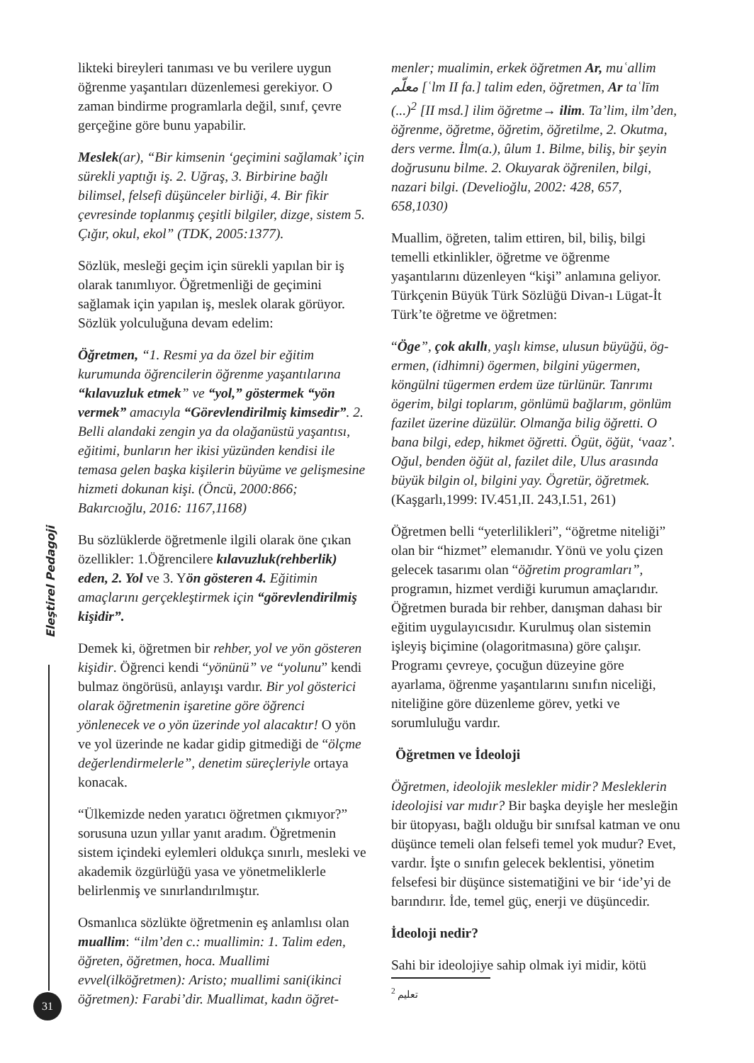likteki bireyleri tanıması ve bu verilere uygun öğrenme yaşantıları düzenlemesi gerekiyor. O zaman bindirme programlarla değil, sınıf, çevre gerçeğine göre bunu yapabilir.
Meslek(ar), “Bir kimsenin ‘geçimini sağlamak’ için sürekli yaptığı iş. 2. Uğraş, 3. Birbirine bağlı bilimsel, felsefi düşünceler birliği, 4. Bir fikir çevresinde toplanmış çeşitli bilgiler, dizge, sistem 5. Çığır, okul, ekol” (TDK, 2005:1377).
Sözlük, mesleği geçim için sürekli yapılan bir iş olarak tanımlıyor. Öğretmenliği de geçimini sağlamak için yapılan iş, meslek olarak görüyor. Sözlük yolculuğuna devam edelim:
Öğretmen, “1. Resmi ya da özel bir eğitim kurumunda öğrencilerin öğrenme yaşantılarına “kılavuzluk etmek” ve “yol,” göstermek “yön vermek” amacıyla “Görevlendirilmiş kimsedir”. 2. Belli alandaki zengin ya da olağanüstü yaşantısı, eğitimi, bunların her ikisi yüzünden kendisi ile temasa gelen başka kişilerin büyüme ve gelişmesine hizmeti dokunan kişi. (Öncü, 2000:866; Bakırcıoğlu, 2016: 1167,1168)
Bu sözlüklerde öğretmenle ilgili olarak öne çıkan özellikler: 1.Öğrencilere kılavuzluk(rehberlik) eden, 2. Yol ve 3. Yön gösteren 4. Eğitimin amaçlarını gerçekleştirmek için “görevlendirilmiş kişidir”.
Demek ki, öğretmen bir rehber, yol ve yön gösteren kişidir. Öğrenci kendi “yönünü” ve “yolunu” kendi bulmaz öngörüsü, anlayışı vardır. Bir yol gösterici olarak öğretmenin işaretine göre öğrenci yönlenecek ve o yön üzerinde yol alacaktır! O yön ve yol üzerinde ne kadar gidip gitmediği de “ölçme değerlendirmelerle”, denetim süreçleriyle ortaya konacak.
“Ülkemizde neden yaratıcı öğretmen çıkmıyor?” sorusuna uzun yıllar yanıt aradım. Öğretmenin sistem içindeki eylemleri oldukça sınırlı, mesleki ve akademik özgürlüğü yasa ve yönetmeliklerle belirlenmiş ve sınırlandırılmıştır.
Osmanlıca sözlükte öğretmenin eş anlamlısı olan muallim: “ilm’den c.: muallimin: 1. Talim eden, öğreten, öğretmen, hoca. Muallimi evvel(ilköğretmen): Aristo; muallimi sani(ikinci öğretmen): Farabi’dir. Muallimat, kadın öğret-
menler; mualimin, erkek öğretmen Ar, muʿallim معلّم [ʿlm II fa.] talim eden, öğretmen, Ar taʿlīm (...)<sup>2</sup> [II msd.] ilim öğretme→ ilim. Ta’lim, ilm’den, öğrenme, öğretme, öğretim, öğretilme, 2. Okutma, ders verme. İlm(a.), ûlum 1. Bilme, biliş, bir şeyin doğrusunu bilme. 2. Okuyarak öğrenilen, bilgi, nazari bilgi. (Develioğlu, 2002: 428, 657, 658,1030)
Muallim, öğreten, talim ettiren, bil, biliş, bilgi temelli etkinlikler, öğretme ve öğrenme yaşantılarını düzenleyen “kişi” anlamına geliyor. Türkçenin Büyük Türk Sözlüğü Divan-ı Lügat-İt Türk’te öğretme ve öğretmen:
“Öge”, çok akıllı, yaşlı kimse, ulusun büyüğü, ög-ermen, (idhimni) ögermen, bilgini yügermen, köngülni tügermen erdem üze türlünür. Tanrımı ögerim, bilgi toplarım, gönlümü bağlarım, gönlüm fazilet üzerine düzülür. Olmanğa bilig öğretti. O bana bilgi, edep, hikmet öğretti. Ögüt, öğüt, ‘vaaz’. Oğul, benden öğüt al, fazilet dile, Ulus arasında büyük bilgin ol, bilgini yay. Ögretür, öğretmek. (Kaşgarlı,1999: IV.451,II. 243,I.51, 261)
Öğretmen belli “yeterlilikleri”, “öğretme niteliği” olan bir “hizmet” elemanıdır. Yönü ve yolu çizen gelecek tasarımı olan “öğretim programları”, programın, hizmet verdiği kurumun amaçlarıdır. Öğretmen burada bir rehber, danışman dahası bir eğitim uygulayıcısıdır. Kurulmuş olan sistemin işleyiş biçimine (olagoritmasına) göre çalışır. Programı çevreye, çocuğun düzeyine göre ayarlama, öğrenme yaşantılarını sınıfın niceliği, niteliğine göre düzenleme görev, yetki ve sorumluluğu vardır.
Öğretmen ve İdeoloji
Öğretmen, ideolojik meslekler midir? Mesleklerin ideolojisi var mıdır? Bir başka deyişle her mesleğin bir ütopyası, bağlı olduğu bir sınıfsal katman ve onu düşünce temeli olan felsefi temel yok mudur? Evet, vardır. İşte o sınıfın gelecek beklentisi, yönetim felsefesi bir düşünce sistematiğini ve bir ‘ide’yi de barındırır. İde, temel güç, enerji ve düşüncedir.
İdeoloji nedir?
Sahi bir ideolojiye sahip olmak iyi midir, kötü
<sup>2</sup> تعليم
Eleştirel Pedagoji
31